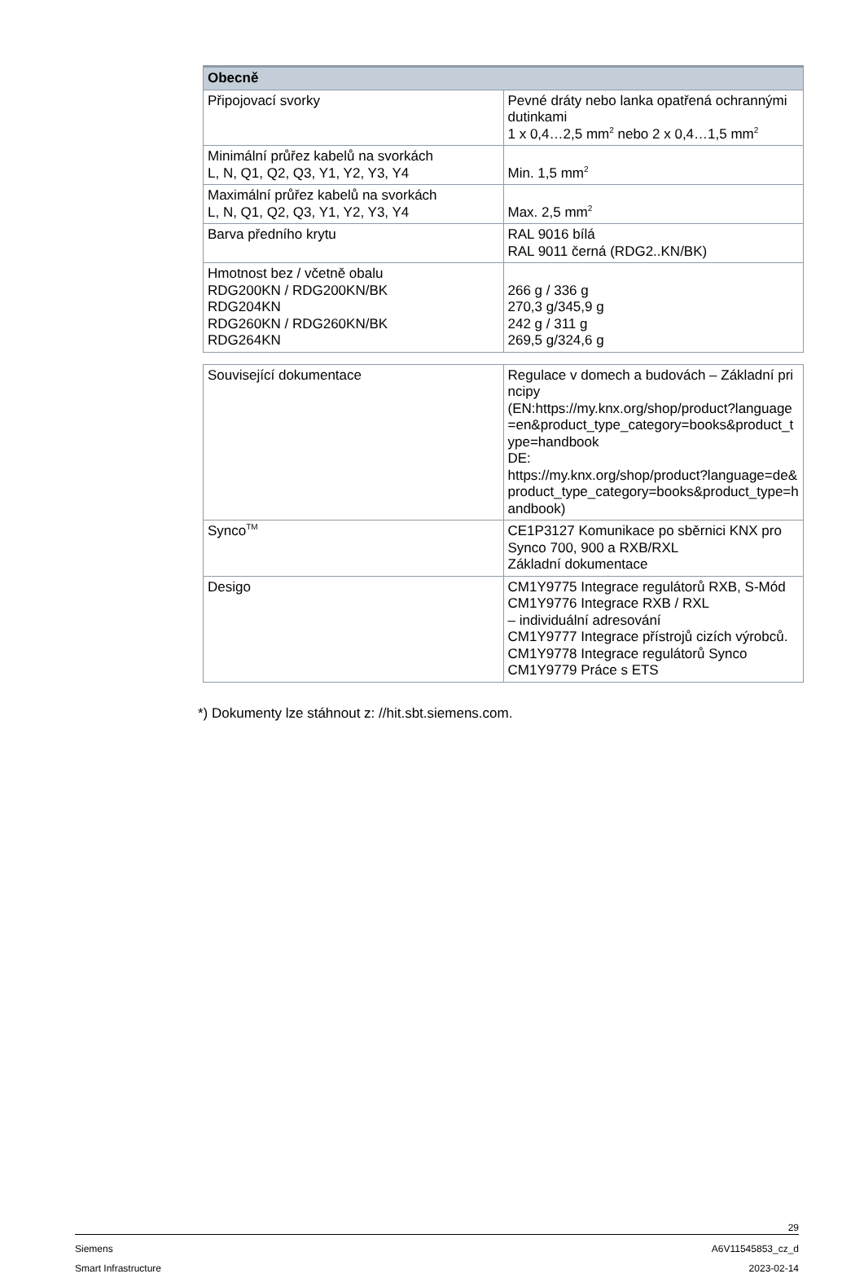| Obecně | |
| --- | --- |
| Připojovací svorky | Pevné dráty nebo lanka opatřená ochrannými dutinkami 1 x 0,4…2,5 mm<sup>2</sup> nebo 2 x 0,4…1,5 mm<sup>2</sup> |
| Minimální průřez kabelů na svorkách L, N, Q1, Q2, Q3, Y1, Y2, Y3, Y4 | Min. 1,5 mm<sup>2</sup> |
| Maximální průřez kabelů na svorkách L, N, Q1, Q2, Q3, Y1, Y2, Y3, Y4 | Max. 2,5 mm<sup>2</sup> |
| Barva předního krytu | RAL 9016 bílá RAL 9011 černá (RDG2..KN/BK) |
| Hmotnost bez / včetně obalu RDG200KN / RDG200KN/BK RDG204KN RDG260KN / RDG260KN/BK RDG264KN | 266 g / 336 g 270,3 g/345,9 g 242 g / 311 g 269,5 g/324,6 g |
| Související dokumentace | Regulace v domech a budovách – Základní principy (EN:https://my.knx.org/shop/product?language=en&product_type_category=books&product_type=handbook DE: https://my.knx.org/shop/product?language=de&product_type_category=books&product_type=handbook) |
| Synco<sup>TM</sup> | CE1P3127 Komunikace po sběrnici KNX pro Synco 700, 900 a RXB/RXL Základní dokumentace |
| Desigo | CM1Y9775 Integrace regulátorů RXB, S-Mód CM1Y9776 Integrace RXB / RXL – individuální adresování CM1Y9777 Integrace přístrojů cizích výrobců. CM1Y9778 Integrace regulátorů Synco CM1Y9779 Práce s ETS |
*) Dokumenty lze stáhnout z: //hit.sbt.siemens.com.
29
Siemens A6V11545853_cz_d
Smart Infrastructure 2023-02-14